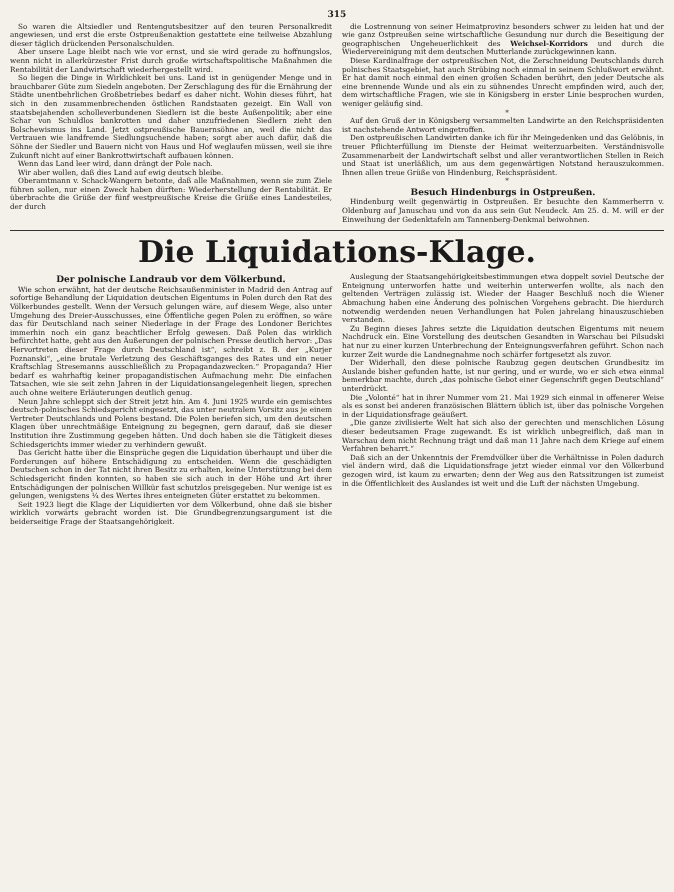315
So waren die Altsiedler und Rentengutsbesitzer auf den teuren Personalkredit angewiesen, und erst die erste Ostpreußenaktion gestattete eine teilweise Abzahlung dieser täglich drückenden Personalschulden.
Aber unsere Lage bleibt nach wie vor ernst, und sie wird gerade zu hoffnungslos, wenn nicht in allerkürzester Frist durch große wirtschaftspolitische Maßnahmen die Rentabilität der Landwirtschaft wiederhergestellt wird.
So liegen die Dinge in Wirklichkeit bei uns. Land ist in genügender Menge und in brauchbarer Güte zum Siedeln angeboten. Der Zerschlagung des für die Ernährung der Städte unentbehrlichen Großbetriebes bedarf es daher nicht. Wohin dieses führt, hat sich in den zusammenbrechenden östlichen Randstaaten gezeigt. Ein Wall von staatsbejahenden scholleverbundenen Siedlern ist die beste Außenpolitik; aber eine Schar von Schuldlos bankrotten und daher unzufriedenen Siedlern zieht den Bolschewismus ins Land. Jetzt ostpreußische Bauernsöhne an, weil die nicht das Vertrauen wie landfremde Siedlungsuchende haben; sorgt aber auch dafür, daß die Söhne der Siedler und Bauern nicht von Haus und Hof weglaufen müssen, weil sie ihre Zukunft nicht auf einer Bankrottwirtschaft aufbauen können.
Wenn das Land leer wird, dann drängt der Pole nach.
Wir aber wollen, daß dies Land auf ewig deutsch bleibe.
Oberamtmann v. Schack-Wangern betonte, daß alle Maßnahmen, wenn sie zum Ziele führen sollen, nur einen Zweck haben dürften: Wiederherstellung der Rentabilität. Er überbrachte die Grüße der fünf westpreußische Kreise die Grüße eines Landesteiles, der durch
die Lostrennung von seiner Heimatprovinz besonders schwer zu leiden hat und der wie ganz Ostpreußen seine wirtschaftliche Gesundung nur durch die Beseitigung der geographischen Ungeheuerlichkeit des Weichsel-Korridors und durch die Wiedervereinigung mit dem deutschen Mutterlande zurückgewinnen kann.
Diese Kardinalfrage der ostpreußischen Not, die Zerschneidung Deutschlands durch polnisches Staatsgebiet, hat auch Strübing noch einmal in seinem Schlußwort erwähnt. Er hat damit noch einmal den einen großen Schaden berührt, den jeder Deutsche als eine brennende Wunde und als ein zu sühnendes Unrecht empfinden wird, auch der, dem wirtschaftliche Fragen, wie sie in Königsberg in erster Linie besprochen wurden, weniger geläufig sind.
*
Auf den Gruß der in Königsberg versammelten Landwirte an den Reichspräsidenten ist nachstehende Antwort eingetroffen.
Den ostpreußischen Landwirten danke ich für ihr Meingedenken und das Gelöbnis, in treuer Pflichterfüllung im Dienste der Heimat weiterzuarbeiten. Verständnisvolle Zusammenarbeit der Landwirtschaft selbst und aller verantwortlichen Stellen in Reich und Staat ist unerläßlich, um aus dem gegenwärtigen Notstand herauszukommen. Ihnen allen treue Grüße von Hindenburg, Reichspräsident.
*
Besuch Hindenburgs in Ostpreußen.
Hindenburg weilt gegenwärtig in Ostpreußen. Er besuchte den Kammerherrn v. Oldenburg auf Januschau und von da aus sein Gut Neudeck. Am 25. d. M. will er der Einweihung der Gedenktafeln am Tannenberg-Denkmal beiwohnen.
Die Liquidations-Klage.
Der polnische Landraub vor dem Völkerbund.
Wie schon erwähnt, hat der deutsche Reichsaußenminister in Madrid den Antrag auf sofortige Behandlung der Liquidation deutschen Eigentums in Polen durch den Rat des Völkerbundes gestellt. Wenn der Versuch gelungen wäre, auf diesem Wege, also unter Umgehung des Dreier-Ausschusses, eine Öffentliche gegen Polen zu eröffnen, so wäre das für Deutschland nach seiner Niederlage in der Frage des Londoner Berichtes immerhin noch ein ganz beachtlicher Erfolg gewesen. Daß Polen das wirklich befürchtet hatte, geht aus den Äußerungen der polnischen Presse deutlich hervor: „Das Hervortreten dieser Frage durch Deutschland ist“, schreibt z. B. der „Kurjer Poznanski“, „eine brutale Verletzung des Geschäftsganges des Rates und ein neuer Kraftschlag Stresemanns ausschließlich zu Propagandazwecken.“ Propaganda? Hier bedarf es wahrhaftig keiner propagandistischen Aufmachung mehr. Die einfachen Tatsachen, wie sie seit zehn Jahren in der Liquidationsangelegenheit liegen, sprechen auch ohne weitere Erläuterungen deutlich genug.
Neun Jahre schleppt sich der Streit jetzt hin. Am 4. Juni 1925 wurde ein gemischtes deutsch-polnisches Schiedsgericht eingesetzt, das unter neutralem Vorsitz aus je einem Vertreter Deutschlands und Polens bestand. Die Polen beriefen sich, um den deutschen Klagen über unrechtmäßige Enteignung zu begegnen, gern darauf, daß sie dieser Institution ihre Zustimmung gegeben hätten. Und doch haben sie die Tätigkeit dieses Schiedsgerichts immer wieder zu verhindern gewußt.
Das Gericht hatte über die Einsprüche gegen die Liquidation überhaupt und über die Forderungen auf höhere Entschädigung zu entscheiden. Wenn die geschädigten Deutschen schon in der Tat nicht ihren Besitz zu erhalten, keine Unterstützung bei dem Schiedsgericht finden konnten, so haben sie sich auch in der Höhe und Art ihrer Entschädigungen der polnischen Willkür fast schutzlos preisgegeben. Nur wenige ist es gelungen, wenigstens ¼ des Wertes ihres enteigneten Güter erstattet zu bekommen.
Seit 1923 liegt die Klage der Liquidierten vor dem Völkerbund, ohne daß sie bisher wirklich vorwärts gebracht worden ist. Die Grundbegrenzungsargument ist die beiderseitige Frage der Staatsangehörigkeit.
Auslegung der Staatsangehörigkeitsbestimmungen etwa doppelt soviel Deutsche der Enteignung unterworfen hatte und weiterhin unterwerfen wollte, als nach den geltenden Verträgen zulässig ist. Wieder der Haager Beschluß noch die Wiener Abmachung haben eine Änderung des polnischen Vorgehens gebracht. Die hierdurch notwendig werdenden neuen Verhandlungen hat Polen jahrelang hinauszuschieben verstanden.
Zu Beginn dieses Jahres setzte die Liquidation deutschen Eigentums mit neuem Nachdruck ein. Eine Vorstellung des deutschen Gesandten in Warschau bei Pilsudski hat nur zu einer kurzen Unterbrechung der Enteignungsverfahren geführt. Schon nach kurzer Zeit wurde die Landnegnahme noch schärfer fortgesetzt als zuvor.
Der Widerhall, den diese polnische Raubzug gegen deutschen Grundbesitz im Auslande bisher gefunden hatte, ist nur gering, und er wurde, wo er sich etwa einmal bemerkbar machte, durch „das polnische Gebot einer Gegenschrift gegen Deutschland“ unterdrückt.
Die „Volonté“ hat in ihrer Nummer vom 21. Mai 1929 sich einmal in offenerer Weise als es sonst bei anderen französischen Blättern üblich ist, über das polnische Vorgehen in der Liquidationsfrage geäußert.
„Die ganze zivilisierte Welt hat sich also der gerechten und menschlichen Lösung dieser bedeutsamen Frage zugewandt. Es ist wirklich unbegreiflich, daß man in Warschau dem nicht Rechnung trägt und daß man 11 Jahre nach dem Kriege auf einem Verfahren beharrt.“
Daß sich an der Unkenntnis der Fremdvölker über die Verhältnisse in Polen dadurch viel ändern wird, daß die Liquidationsfrage jetzt wieder einmal vor den Völkerbund gezogen wird, ist kaum zu erwarten; denn der Weg aus den Ratssitzungen ist zumeist in die Öffentlichkeit des Auslandes ist weit und die Luft der nächsten Umgebung.